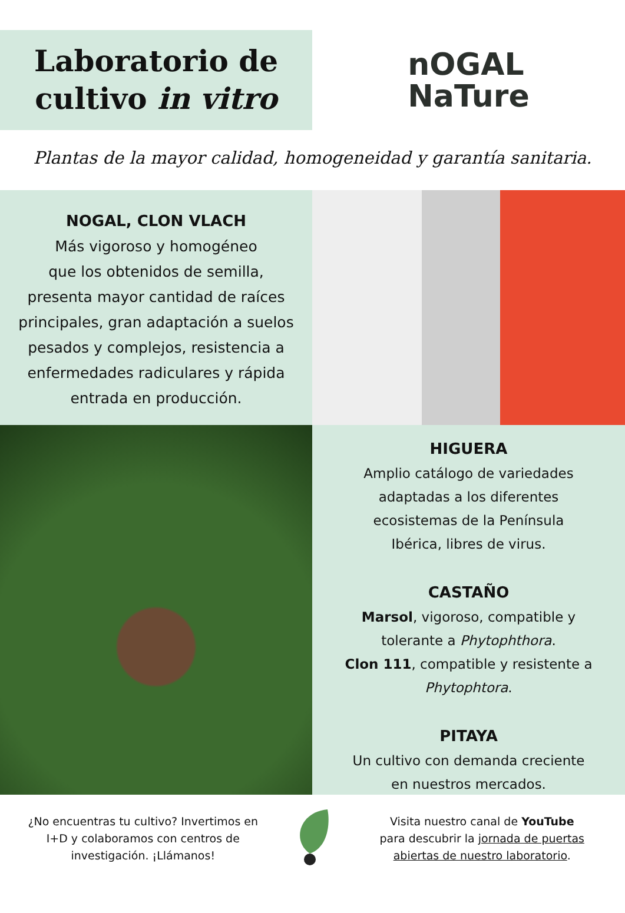Laboratorio de
cultivo in vitro
nOGAL
NaTure
Plantas de la mayor calidad, homogeneidad y garantía sanitaria.
NOGAL, CLON VLACH
Más vigoroso y homogéneo
que los obtenidos de semilla,
presenta mayor cantidad de raíces
principales, gran adaptación a suelos
pesados y complejos, resistencia a
enfermedades radiculares y rápida
entrada en producción.
HIGUERA
Amplio catálogo de variedades
adaptadas a los diferentes
ecosistemas de la Península
Ibérica, libres de virus.
CASTAÑO
Marsol, vigoroso, compatible y
tolerante a Phytophthora.
Clon 111, compatible y resistente a
Phytophtora.
PITAYA
Un cultivo con demanda creciente
en nuestros mercados.
¿No encuentras tu cultivo? Invertimos en
I+D y colaboramos con centros de
investigación. ¡Llámanos!
Visita nuestro canal de YouTube
para descubrir la jornada de puertas
abiertas de nuestro laboratorio.